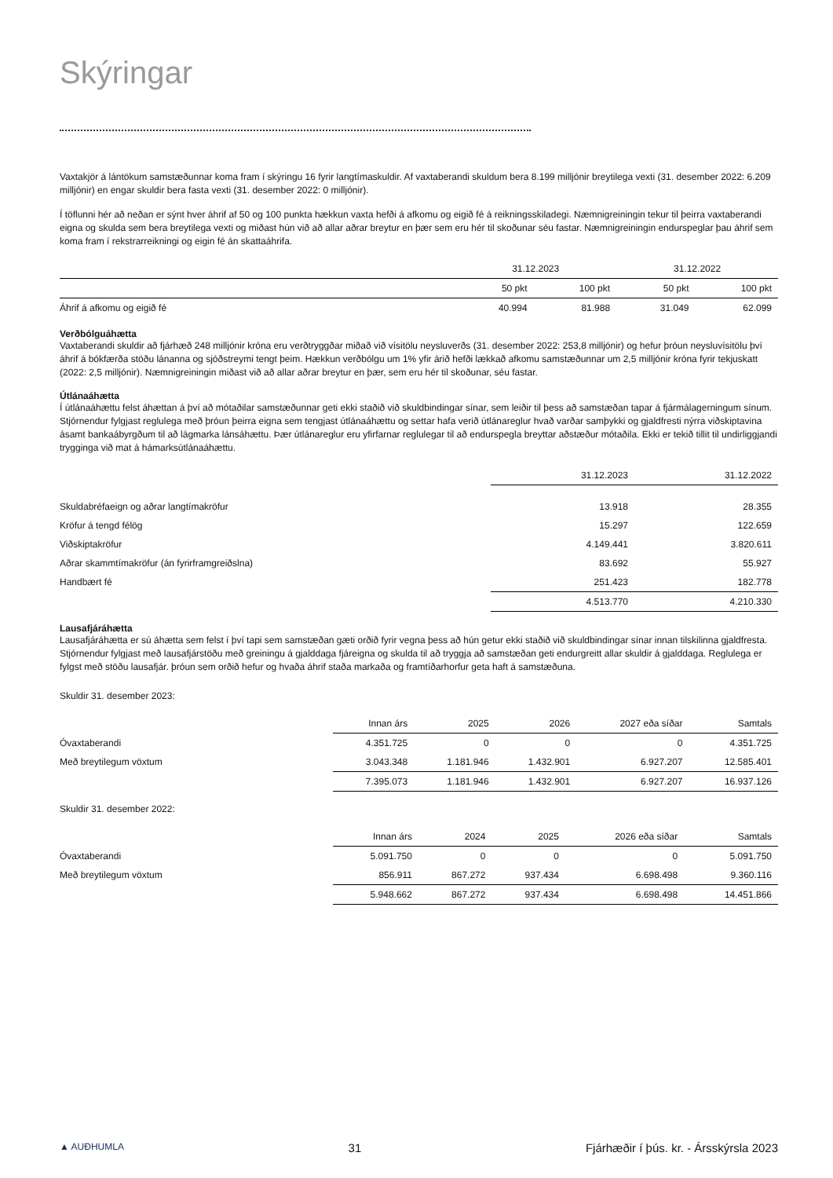Skýringar
Vaxtakjör á lántökum samstæðunnar koma fram í skýringu 16 fyrir langtímaskuldir. Af vaxtaberandi skuldum bera 8.199 milljónir breytilega vexti (31. desember 2022: 6.209 milljónir) en engar skuldir bera fasta vexti (31. desember 2022: 0 milljónir).
Í töflunni hér að neðan er sýnt hver áhrif af 50 og 100 punkta hækkun vaxta hefði á afkomu og eigið fé á reikningsskiladegi. Næmnigreiningin tekur til þeirra vaxtaberandi eigna og skulda sem bera breytilega vexti og miðast hún við að allar aðrar breytur en þær sem eru hér til skoðunar séu fastar. Næmnigreiningin endurspeglar þau áhrif sem koma fram í rekstrarreikningi og eigin fé án skattaáhrifa.
| | 31.12.2023 | | 31.12.2022 | |
| --- | --- | --- | --- | --- |
| | 50 pkt | 100 pkt | 50 pkt | 100 pkt |
| Áhrif á afkomu og eigið fé | 40.994 | 81.988 | 31.049 | 62.099 |
Verðbólguáhætta
Vaxtaberandi skuldir að fjárhæð 248 milljónir króna eru verðtryggðar miðað við vísitölu neysluverðs (31. desember 2022: 253,8 milljónir) og hefur þróun neysluvísitölu því áhrif á bókfærða stöðu lánanna og sjóðstreymi tengt þeim. Hækkun verðbólgu um 1% yfir árið hefði lækkað afkomu samstæðunnar um 2,5 milljónir króna fyrir tekjuskatt (2022: 2,5 milljónir). Næmnigreiningin miðast við að allar aðrar breytur en þær, sem eru hér til skoðunar, séu fastar.
Útlánaáhætta
Í útlánaáhættu felst áhættan á því að mótaðilar samstæðunnar geti ekki staðið við skuldbindingar sínar, sem leiðir til þess að samstæðan tapar á fjármálagerningum sínum. Stjórnendur fylgjast reglulega með þróun þeirra eigna sem tengjast útlánaáhættu og settar hafa verið útlánareglur hvað varðar samþykki og gjaldfresti nýrra viðskiptavina ásamt bankaábyrgðum til að lágmarka lánsáhættu. Þær útlánareglur eru yfirfarnar reglulegar til að endurspegla breyttar aðstæður mótaðila. Ekki er tekið tillit til undirliggjandi trygginga við mat á hámarksútlánaáhættu.
| | 31.12.2023 | 31.12.2022 |
| --- | --- | --- |
| Skuldabréfaeign og aðrar langtímakröfur | 13.918 | 28.355 |
| Kröfur á tengd félög | 15.297 | 122.659 |
| Viðskiptakröfur | 4.149.441 | 3.820.611 |
| Aðrar skammtímakröfur (án fyrirframgreiðslna) | 83.692 | 55.927 |
| Handbært fé | 251.423 | 182.778 |
| | 4.513.770 | 4.210.330 |
Lausafjáráhætta
Lausafjáráhætta er sú áhætta sem felst í því tapi sem samstæðan gæti orðið fyrir vegna þess að hún getur ekki staðið við skuldbindingar sínar innan tilskilinna gjaldfresta. Stjórnendur fylgjast með lausafjárstöðu með greiningu á gjalddaga fjáreigna og skulda til að tryggja að samstæðan geti endurgreitt allar skuldir á gjalddaga. Reglulega er fylgst með stöðu lausafjár. þróun sem orðið hefur og hvaða áhrif staða markaða og framtíðarhorfur geta haft á samstæðuna.
Skuldir 31. desember 2023:
| | Innan árs | 2025 | 2026 | 2027 eða síðar | Samtals |
| --- | --- | --- | --- | --- | --- |
| Óvaxtaberandi | 4.351.725 | 0 | 0 | 0 | 4.351.725 |
| Með breytilegum vöxtum | 3.043.348 | 1.181.946 | 1.432.901 | 6.927.207 | 12.585.401 |
| | 7.395.073 | 1.181.946 | 1.432.901 | 6.927.207 | 16.937.126 |
Skuldir 31. desember 2022:
| | Innan árs | 2024 | 2025 | 2026 eða síðar | Samtals |
| --- | --- | --- | --- | --- | --- |
| Óvaxtaberandi | 5.091.750 | 0 | 0 | 0 | 5.091.750 |
| Með breytilegum vöxtum | 856.911 | 867.272 | 937.434 | 6.698.498 | 9.360.116 |
| | 5.948.662 | 867.272 | 937.434 | 6.698.498 | 14.451.866 |
▲ AUÐHUMLA 31 Fjárhæðir í þús. kr. - Ársskýrsla 2023